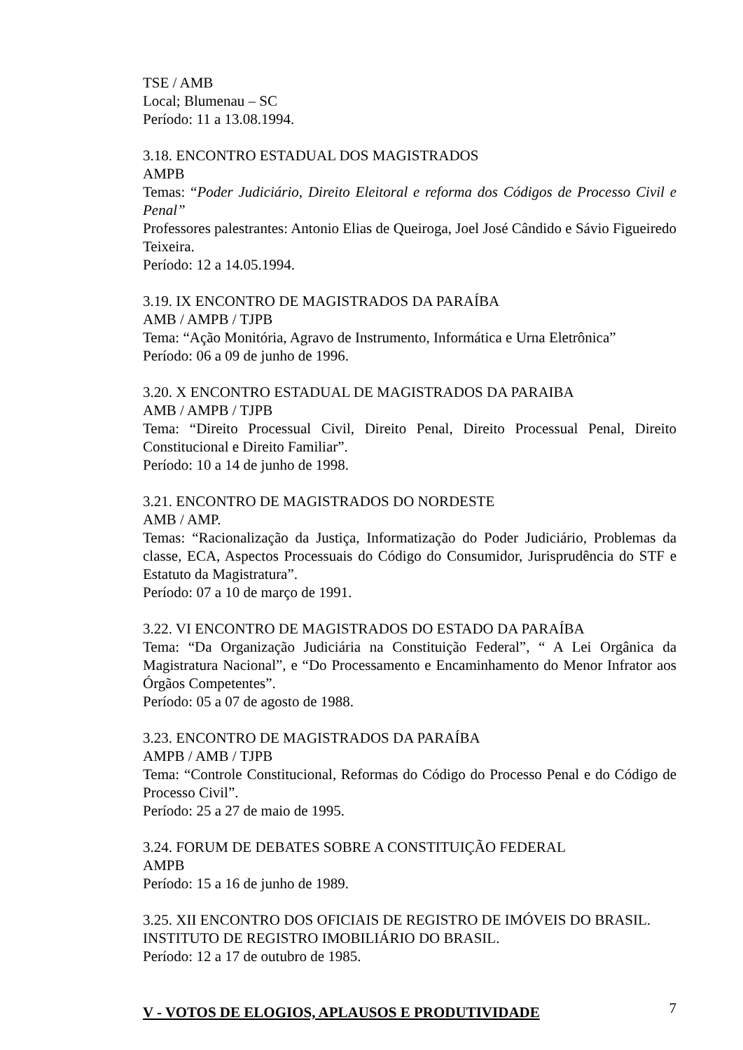TSE / AMB
Local; Blumenau – SC
Período: 11 a 13.08.1994.
3.18. ENCONTRO ESTADUAL DOS MAGISTRADOS
AMPB
Temas: “Poder Judiciário, Direito Eleitoral e reforma dos Códigos de Processo Civil e Penal”
Professores palestrantes: Antonio Elias de Queiroga, Joel José Cândido e Sávio Figueiredo Teixeira.
Período: 12 a 14.05.1994.
3.19. IX ENCONTRO DE MAGISTRADOS DA PARAÍBA
AMB / AMPB / TJPB
Tema: “Ação Monitória, Agravo de Instrumento, Informática e Urna Eletrônica”
Período: 06 a 09 de junho de 1996.
3.20. X ENCONTRO ESTADUAL DE MAGISTRADOS DA PARAIBA
AMB / AMPB / TJPB
Tema: “Direito Processual Civil, Direito Penal, Direito Processual Penal, Direito Constitucional e Direito Familiar”.
Período: 10 a 14 de junho de 1998.
3.21. ENCONTRO DE MAGISTRADOS DO NORDESTE
AMB / AMP.
Temas: “Racionalização da Justiça, Informatização do Poder Judiciário, Problemas da classe, ECA, Aspectos Processuais do Código do Consumidor, Jurisprudência do STF e Estatuto da Magistratura”.
Período: 07 a 10 de março de 1991.
3.22. VI ENCONTRO DE MAGISTRADOS DO ESTADO DA PARAÍBA
Tema: “Da Organização Judiciária na Constituição Federal”, “ A Lei Orgânica da Magistratura Nacional”, e “Do Processamento e Encaminhamento do Menor Infrator aos Órgãos Competentes”.
Período: 05 a 07 de agosto de 1988.
3.23. ENCONTRO DE MAGISTRADOS DA PARAÍBA
AMPB / AMB / TJPB
Tema: “Controle Constitucional, Reformas do Código do Processo Penal e do Código de Processo Civil”.
Período: 25 a 27 de maio de 1995.
3.24. FORUM DE DEBATES SOBRE A CONSTITUIÇÃO FEDERAL
AMPB
Período: 15 a 16 de junho de 1989.
3.25. XII ENCONTRO DOS OFICIAIS DE REGISTRO DE IMÓVEIS DO BRASIL.
INSTITUTO DE REGISTRO IMOBILIÁRIO DO BRASIL.
Período: 12 a 17 de outubro de 1985.
V - VOTOS DE ELOGIOS, APLAUSOS E PRODUTIVIDADE
7